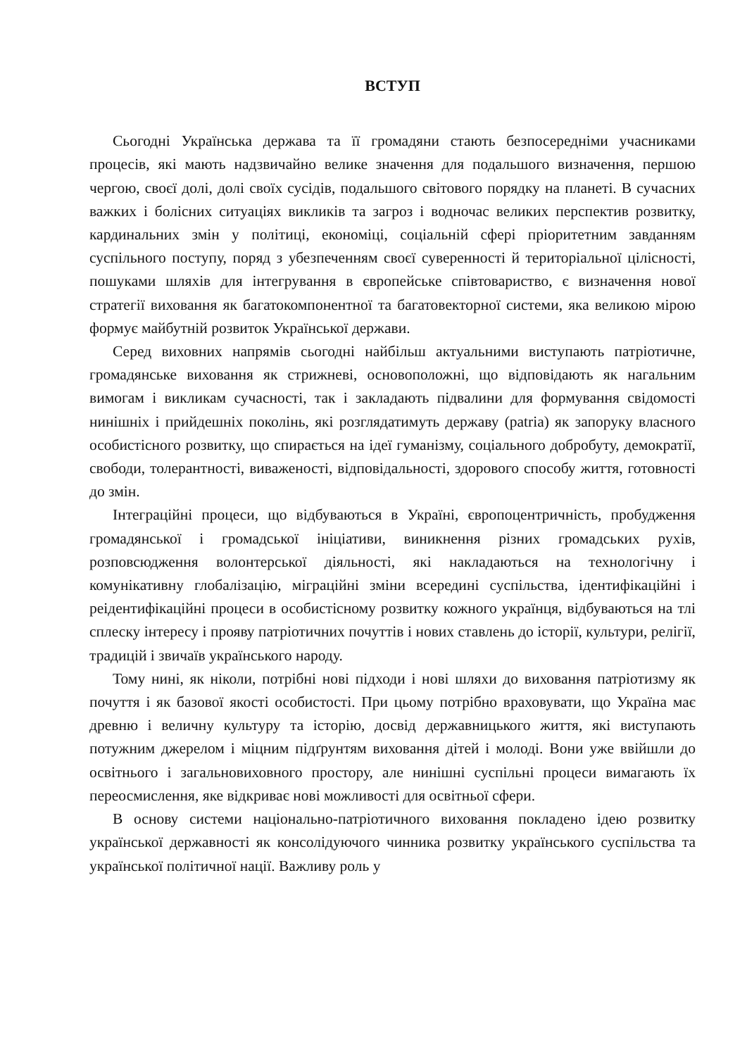ВСТУП
Сьогодні Українська держава та її громадяни стають безпосередніми учасниками процесів, які мають надзвичайно велике значення для подальшого визначення, першою чергою, своєї долі, долі своїх сусідів, подальшого світового порядку на планеті. В сучасних важких і болісних ситуаціях викликів та загроз і водночас великих перспектив розвитку, кардинальних змін у політиці, економіці, соціальній сфері пріоритетним завданням суспільного поступу, поряд з убезпеченням своєї суверенності й територіальної цілісності, пошуками шляхів для інтегрування в європейське співтовариство, є визначення нової стратегії виховання як багатокомпонентної та багатовекторної системи, яка великою мірою формує майбутній розвиток Української держави.
Серед виховних напрямів сьогодні найбільш актуальними виступають патріотичне, громадянське виховання як стрижневі, основоположні, що відповідають як нагальним вимогам і викликам сучасності, так і закладають підвалини для формування свідомості нинішніх і прийдешніх поколінь, які розглядатимуть державу (patria) як запоруку власного особистісного розвитку, що спирається на ідеї гуманізму, соціального добробуту, демократії, свободи, толерантності, виваженості, відповідальності, здорового способу життя, готовності до змін.
Інтеграційні процеси, що відбуваються в Україні, європоцентричність, пробудження громадянської і громадської ініціативи, виникнення різних громадських рухів, розповсюдження волонтерської діяльності, які накладаються на технологічну і комунікативну глобалізацію, міграційні зміни всередині суспільства, ідентифікаційні і реідентифікаційні процеси в особистісному розвитку кожного українця, відбуваються на тлі сплеску інтересу і прояву патріотичних почуттів і нових ставлень до історії, культури, релігії, традицій і звичаїв українського народу.
Тому нині, як ніколи, потрібні нові підходи і нові шляхи до виховання патріотизму як почуття і як базової якості особистості. При цьому потрібно враховувати, що Україна має древню і величну культуру та історію, досвід державницького життя, які виступають потужним джерелом і міцним підґрунтям виховання дітей і молоді. Вони уже ввійшли до освітнього і загальновиховного простору, але нинішні суспільні процеси вимагають їх переосмислення, яке відкриває нові можливості для освітньої сфери.
В основу системи національно-патріотичного виховання покладено ідею розвитку української державності як консолідуючого чинника розвитку українського суспільства та української політичної нації. Важливу роль у